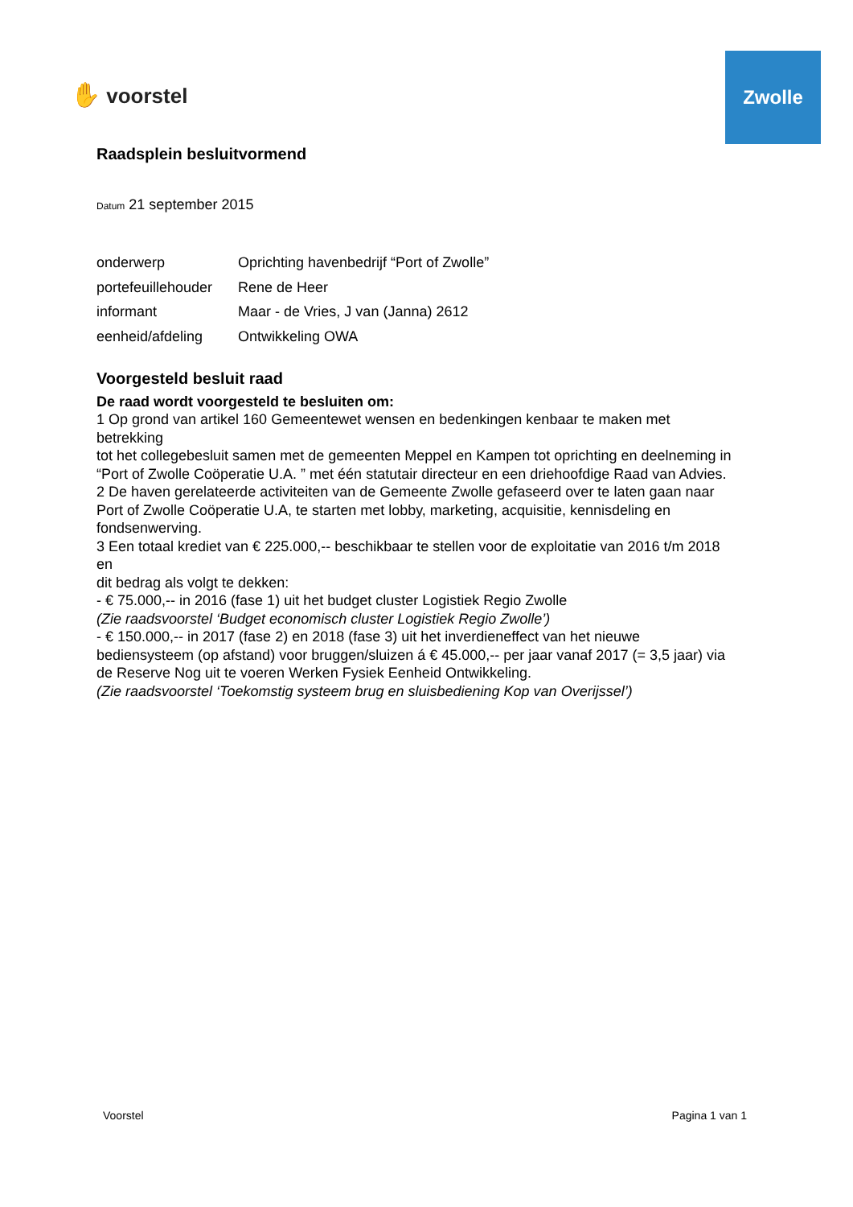✋ voorstel
Zwolle
Raadsplein besluitvormend
Datum 21 september 2015
| onderwerp | Oprichting havenbedrijf “Port of Zwolle” |
| portefeuillehouder | Rene de Heer |
| informant | Maar - de Vries, J van (Janna) 2612 |
| eenheid/afdeling | Ontwikkeling OWA |
Voorgesteld besluit raad
De raad wordt voorgesteld te besluiten om:
1 Op grond van artikel 160 Gemeentewet wensen en bedenkingen kenbaar te maken met betrekking
tot het collegebesluit samen met de gemeenten Meppel en Kampen tot oprichting en deelneming in
“Port of Zwolle Coöperatie U.A. ” met één statutair directeur en een driehoofdige Raad van Advies.
2 De haven gerelateerde activiteiten van de Gemeente Zwolle gefaseerd over te laten gaan naar
Port of Zwolle Coöperatie U.A, te starten met lobby, marketing, acquisitie, kennisdeling en fondsenwerving.
3 Een totaal krediet van € 225.000,-- beschikbaar te stellen voor de exploitatie van 2016 t/m 2018 en
dit bedrag als volgt te dekken:
- € 75.000,-- in 2016 (fase 1) uit het budget cluster Logistiek Regio Zwolle
(Zie raadsvoorstel ‘Budget economisch cluster Logistiek Regio Zwolle’)
- € 150.000,-- in 2017 (fase 2) en 2018 (fase 3) uit het inverdieneffect van het nieuwe bediensysteem (op afstand) voor bruggen/sluizen á € 45.000,-- per jaar vanaf 2017 (= 3,5 jaar) via de Reserve Nog uit te voeren Werken Fysiek Eenheid Ontwikkeling.
(Zie raadsvoorstel ‘Toekomstig systeem brug en sluisbediening Kop van Overijssel’)
Voorstel Pagina 1 van 1